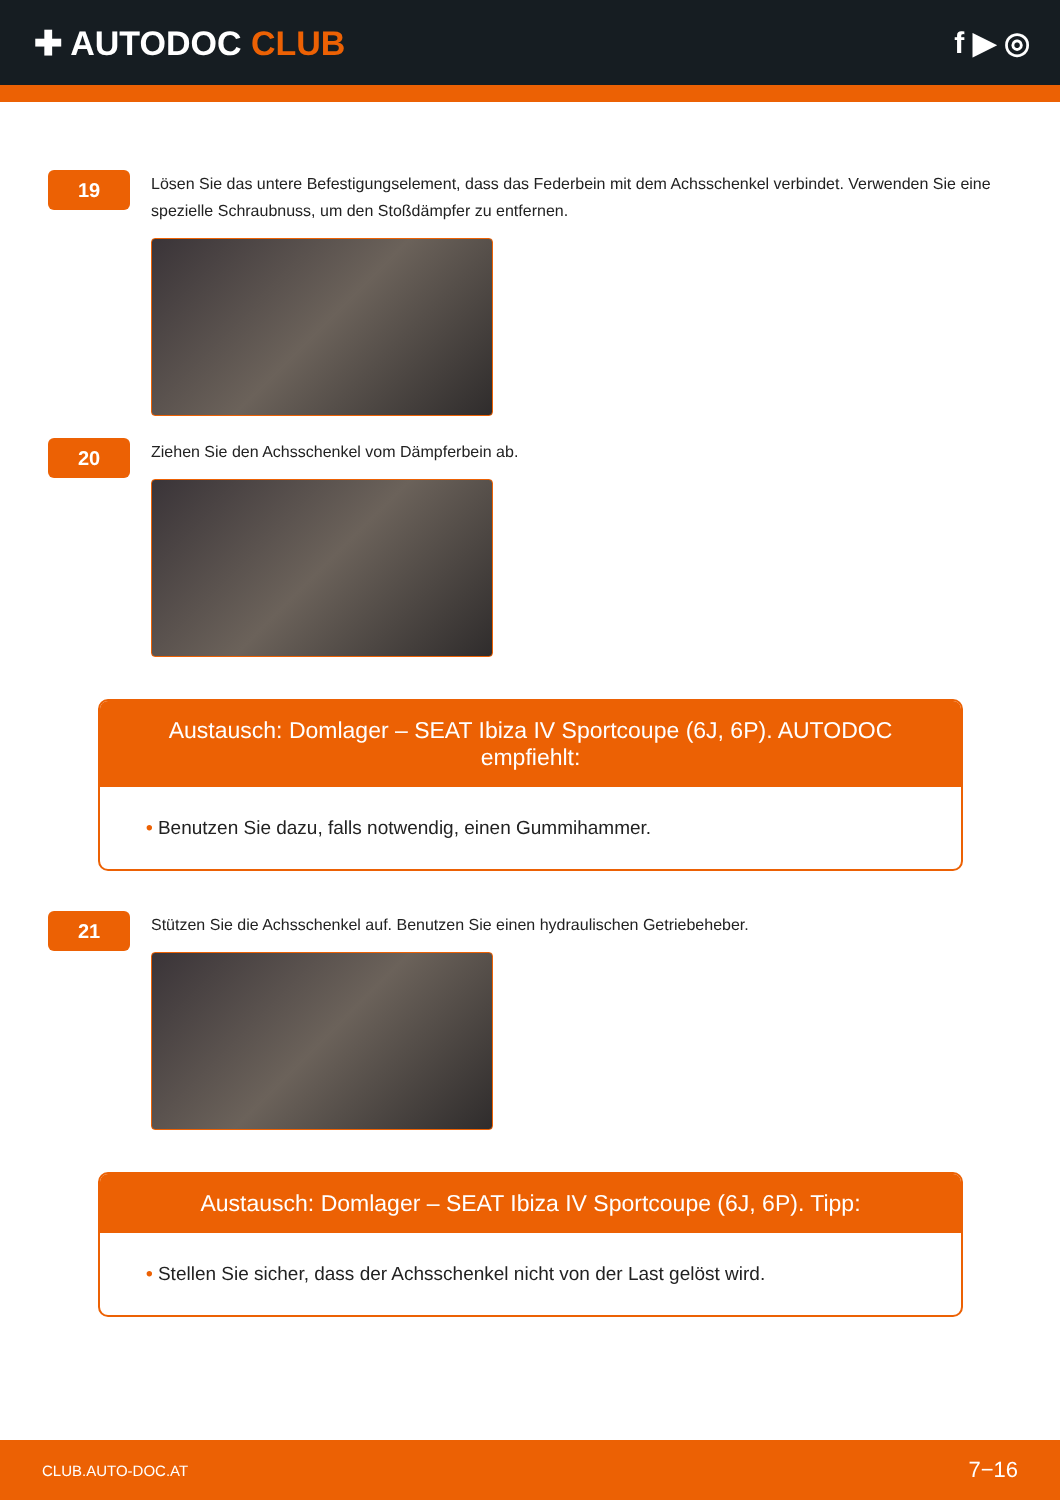✚ AUTODOC CLUB f ▶ ◎
19
Lösen Sie das untere Befestigungselement, dass das Federbein mit dem Achsschenkel verbindet. Verwenden Sie eine spezielle Schraubnuss, um den Stoßdämpfer zu entfernen.
20
Ziehen Sie den Achsschenkel vom Dämpferbein ab.
Austausch: Domlager – SEAT Ibiza IV Sportcoupe (6J, 6P). AUTODOC empfiehlt:
• Benutzen Sie dazu, falls notwendig, einen Gummihammer.
21
Stützen Sie die Achsschenkel auf. Benutzen Sie einen hydraulischen Getriebeheber.
Austausch: Domlager – SEAT Ibiza IV Sportcoupe (6J, 6P). Tipp:
• Stellen Sie sicher, dass der Achsschenkel nicht von der Last gelöst wird.
CLUB.AUTO-DOC.AT 7−16